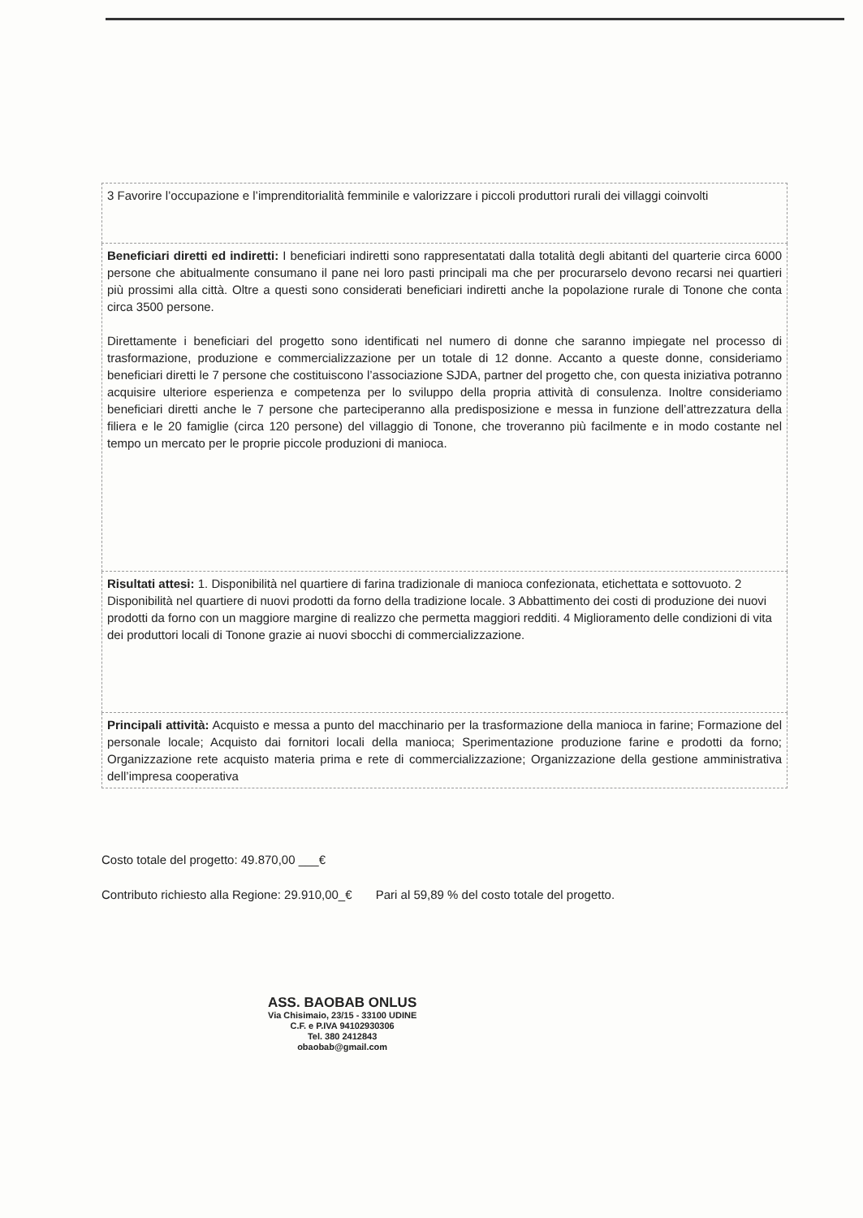| 3 Favorire l’occupazione e l’imprenditorialità femminile e valorizzare i piccoli produttori rurali dei villaggi coinvolti |
| Beneficiari diretti ed indiretti: I beneficiari indiretti sono rappresentatati dalla totalità degli abitanti del quarterie circa 6000 persone che abitualmente consumano il pane nei loro pasti principali ma che per procurarselo devono recarsi nei quartieri più prossimi alla città. Oltre a questi sono considerati beneficiari indiretti anche la popolazione rurale di Tonone che conta circa 3500 persone. Direttamente i beneficiari del progetto sono identificati nel numero di donne che saranno impiegate nel processo di trasformazione, produzione e commercializzazione per un totale di 12 donne. Accanto a queste donne, consideriamo beneficiari diretti le 7 persone che costituiscono l’associazione SJDA, partner del progetto che, con questa iniziativa potranno acquisire ulteriore esperienza e competenza per lo sviluppo della propria attività di consulenza. Inoltre consideriamo beneficiari diretti anche le 7 persone che parteciperanno alla predisposizione e messa in funzione dell’attrezzatura della filiera e le 20 famiglie (circa 120 persone) del villaggio di Tonone, che troveranno più facilmente e in modo costante nel tempo un mercato per le proprie piccole produzioni di manioca. |
| Risultati attesi: 1. Disponibilità nel quartiere di farina tradizionale di manioca confezionata, etichettata e sottovuoto. 2 Disponibilità nel quartiere di nuovi prodotti da forno della tradizione locale. 3 Abbattimento dei costi di produzione dei nuovi prodotti da forno con un maggiore margine di realizzo che permetta maggiori redditi. 4 Miglioramento delle condizioni di vita dei produttori locali di Tonone grazie ai nuovi sbocchi di commercializzazione. |
| Principali attività: Acquisto e messa a punto del macchinario per la trasformazione della manioca in farine; Formazione del personale locale; Acquisto dai fornitori locali della manioca; Sperimentazione produzione farine e prodotti da forno; Organizzazione rete acquisto materia prima e rete di commercializzazione; Organizzazione della gestione amministrativa dell’impresa cooperativa |
Costo totale del progetto: 49.870,00 ___€
Contributo richiesto alla Regione: 29.910,00_€ Pari al 59,89 % del costo totale del progetto.
ASS. BAOBAB ONLUS
Via Chisimaio, 23/15 - 33100 UDINE
C.F. e P.IVA 94102930306
Tel. 380 2412843
obaobab@gmail.com